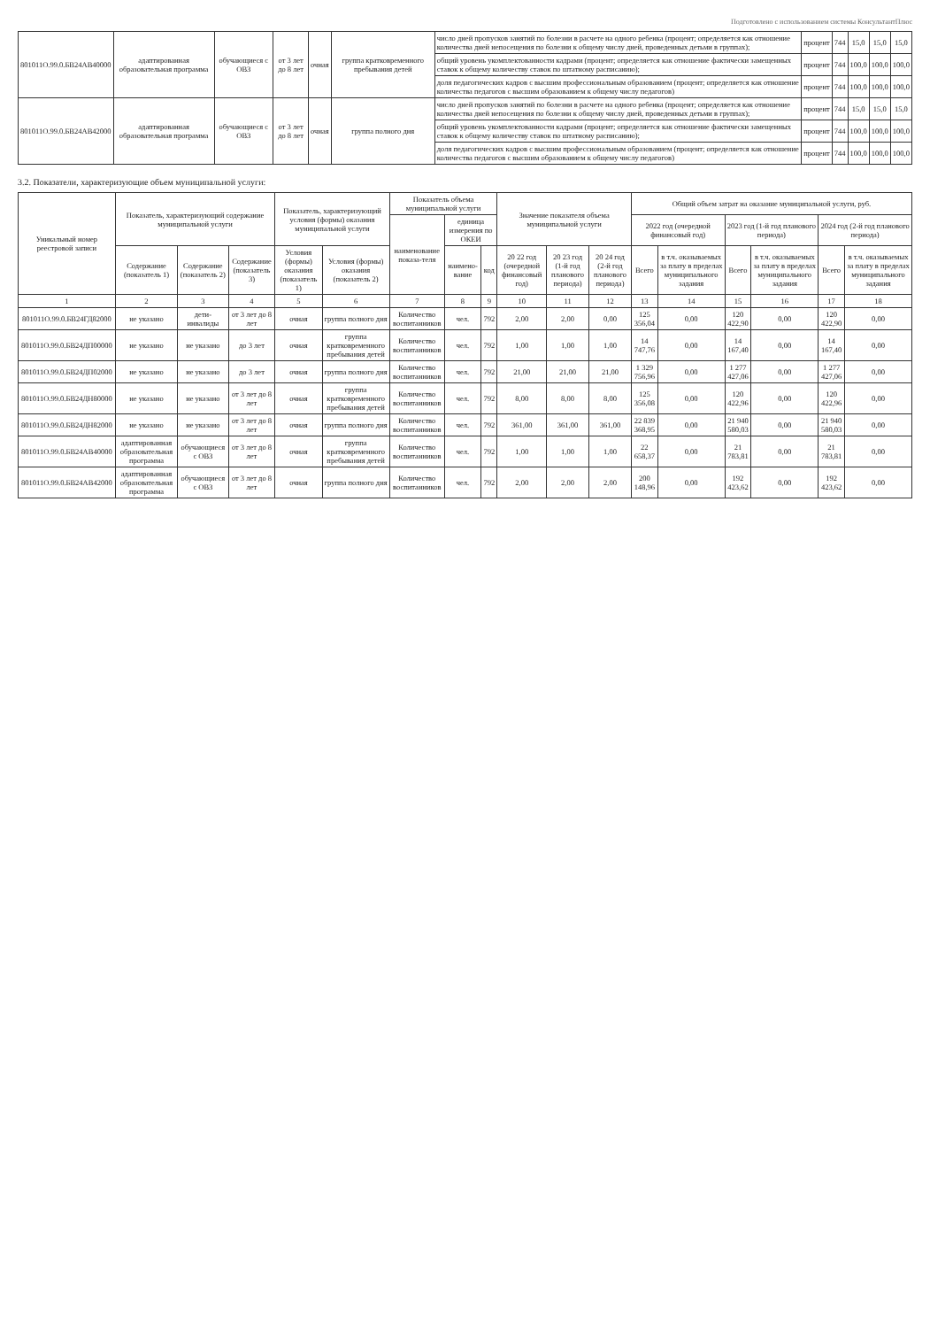Подготовлено с использованием системы КонсультантПлюс
| 801011О.99.0.БВ24АВ40000 | адаптированная образовательная программа | обучающиеся с ОВЗ | от 3 лет до 8 лет | очная | группа кратковременного пребывания детей | число дней пропусков занятий по болезни в расчете на одного ребенка (процент; определяется как отношение количества дней непосещения по болезни к общему числу дней, проведенных детьми в группах); | процент | 744 | 15,0 | 15,0 | 15,0 |
| | | | | | | общий уровень укомплектованности кадрами (процент; определяется как отношение фактически замещенных ставок к общему количеству ставок по штатному расписанию); | процент | 744 | 100,0 | 100,0 | 100,0 |
| | | | | | | доля педагогических кадров с высшим профессиональным образованием (процент; определяется как отношение количества педагогов с высшим образованием к общему числу педагогов) | процент | 744 | 100,0 | 100,0 | 100,0 |
| 801011О.99.0.БВ24АВ42000 | адаптированная образовательная программа | обучающиеся с ОВЗ | от 3 лет до 8 лет | очная | группа полного дня | число дней пропусков занятий по болезни в расчете на одного ребенка (процент; определяется как отношение количества дней непосещения по болезни к общему числу дней, проведенных детьми в группах); | процент | 744 | 15,0 | 15,0 | 15,0 |
| | | | | | | общий уровень укомплектованности кадрами (процент; определяется как отношение фактически замещенных ставок к общему количеству ставок по штатному расписанию); | процент | 744 | 100,0 | 100,0 | 100,0 |
| | | | | | | доля педагогических кадров с высшим профессиональным образованием (процент; определяется как отношение количества педагогов с высшим образованием к общему числу педагогов) | процент | 744 | 100,0 | 100,0 | 100,0 |
3.2. Показатели, характеризующие объем муниципальной услуги:
| Уникальный номер реестровой записи | Показатель, характеризующий содержание муниципальной услуги | | | Показатель, характеризующий условия (формы) оказания муниципальной услуги | | Показатель объема муниципальной услуги | | | Значение показателя объема муниципальной услуги | | | Общий объем затрат на оказание муниципальной услуги, руб. | | | | | |
| --- | --- | --- | --- | --- | --- | --- | --- | --- | --- | --- | --- | --- | --- | --- | --- | --- | --- |
| | | | | | | наименование показа-теля | единица измерения по ОКЕИ | | | | | 2022 год (очередной финансовый год) | | 2023 год (1-й год планового периода) | | 2024 год (2-й год планового периода) | |
| | Содержание (показатель 1) | Содержание (показатель 2) | Содержание (показатель 3) | Условия (формы) оказания (показатель 1) | Условия (формы) оказания (показатель 2) | | наимено-вание | код | 20 22 год (очередной финансовый год) | 20 23 год (1-й год планового периода) | 20 24 год (2-й год планового периода) | Всего | в т.ч. оказываемых за плату в пределах муниципального задания | Всего | в т.ч. оказываемых за плату в пределах муниципального задания | Всего | в т.ч. оказываемых за плату в пределах муниципального задания |
| 1 | 2 | 3 | 4 | 5 | 6 | 7 | 8 | 9 | 10 | 11 | 12 | 13 | 14 | 15 | 16 | 17 | 18 |
| 801011О.99.0.БВ24ГД82000 | не указано | дети-инвалиды | от 3 лет до 8 лет | очная | группа полного дня | Количество воспитанников | чел. | 792 | 2,00 | 2,00 | 0,00 | 125 356,04 | 0,00 | 120 422,90 | 0,00 | 120 422,90 | 0,00 |
| 801011О.99.0.БВ24ДП00000 | не указано | не указано | до 3 лет | очная | группа кратковременного пребывания детей | Количество воспитанников | чел. | 792 | 1,00 | 1,00 | 1,00 | 14 747,76 | 0,00 | 14 167,40 | 0,00 | 14 167,40 | 0,00 |
| 801011О.99.0.БВ24ДП02000 | не указано | не указано | до 3 лет | очная | группа полного дня | Количество воспитанников | чел. | 792 | 21,00 | 21,00 | 21,00 | 1 329 756,96 | 0,00 | 1 277 427,06 | 0,00 | 1 277 427,06 | 0,00 |
| 801011О.99.0.БВ24ДН80000 | не указано | не указано | от 3 лет до 8 лет | очная | группа кратковременного пребывания детей | Количество воспитанников | чел. | 792 | 8,00 | 8,00 | 8,00 | 125 356,08 | 0,00 | 120 422,96 | 0,00 | 120 422,96 | 0,00 |
| 801011О.99.0.БВ24ДН82000 | не указано | не указано | от 3 лет до 8 лет | очная | группа полного дня | Количество воспитанников | чел. | 792 | 361,00 | 361,00 | 361,00 | 22 839 368,95 | 0,00 | 21 940 580,03 | 0,00 | 21 940 580,03 | 0,00 |
| 801011О.99.0.БВ24АВ40000 | адаптированная образовательная программа | обучающиеся с ОВЗ | от 3 лет до 8 лет | очная | группа кратковременного пребывания детей | Количество воспитанников | чел. | 792 | 1,00 | 1,00 | 1,00 | 22 658,37 | 0,00 | 21 783,81 | 0,00 | 21 783,81 | 0,00 |
| 801011О.99.0.БВ24АВ42000 | адаптированная образовательная программа | обучающиеся с ОВЗ | от 3 лет до 8 лет | очная | группа полного дня | Количество воспитанников | чел. | 792 | 2,00 | 2,00 | 2,00 | 200 148,96 | 0,00 | 192 423,62 | 0,00 | 192 423,62 | 0,00 |